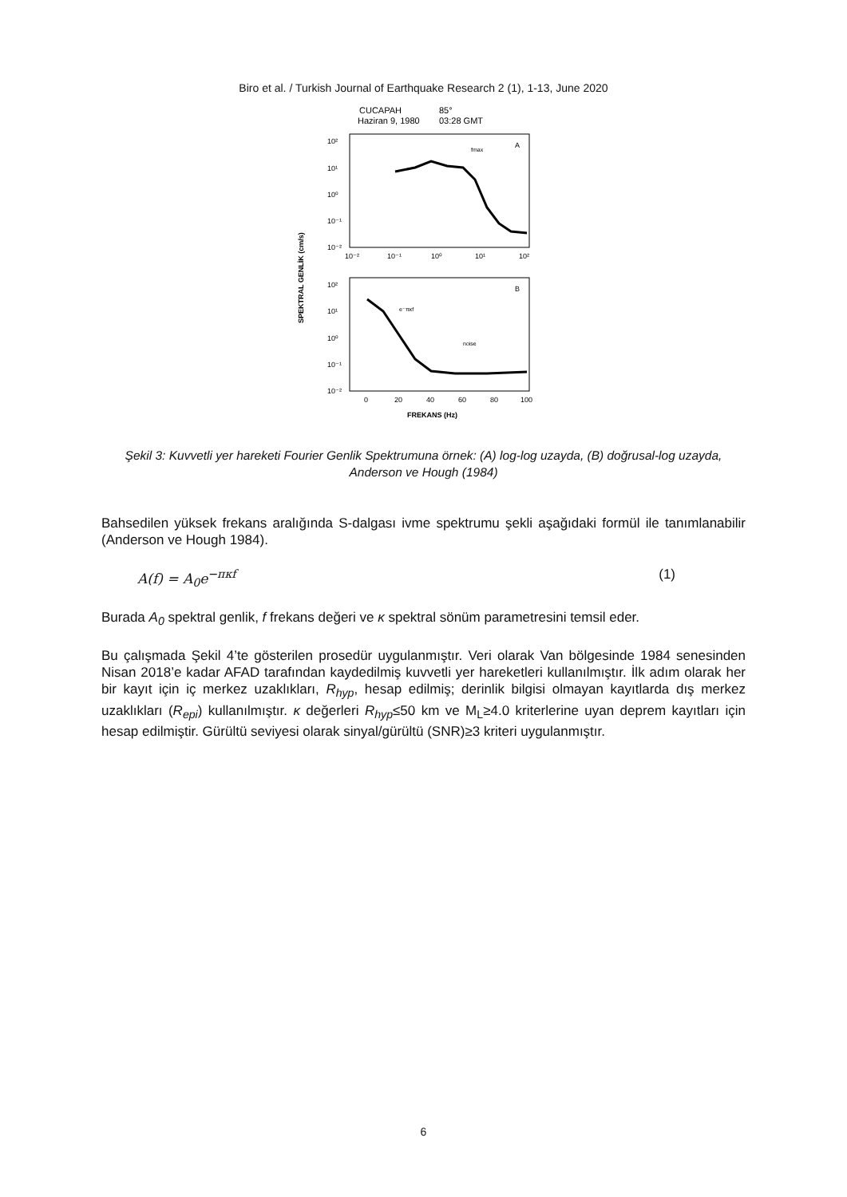Biro et al. / Turkish Journal of Earthquake Research 2 (1), 1-13, June 2020
CUCAPAH
85°
Haziran 9, 1980
03:28 GMT
A
fmax
10²
10¹
10⁰
10⁻¹
10⁻²
10⁻²
10⁻¹
10⁰
10¹
10²
B
e⁻πκf
noise
10²
10¹
10⁰
10⁻¹
10⁻²
0
20
40
60
80
100
FREKANS (Hz)
SPEKTRAL GENLİK (cm/s)
Şekil 3: Kuvvetli yer hareketi Fourier Genlik Spektrumuna örnek: (A) log-log uzayda, (B) doğrusal-log uzayda, Anderson ve Hough (1984)
Bahsedilen yüksek frekans aralığında S-dalgası ivme spektrumu şekli aşağıdaki formül ile tanımlanabilir (Anderson ve Hough 1984).
A(f) = A<sub>0</sub>e<sup>−πκf</sup> (1)
Burada A<sub>0</sub> spektral genlik, f frekans değeri ve κ spektral sönüm parametresini temsil eder.
Bu çalışmada Şekil 4’te gösterilen prosedür uygulanmıştır. Veri olarak Van bölgesinde 1984 senesinden Nisan 2018’e kadar AFAD tarafından kaydedilmiş kuvvetli yer hareketleri kullanılmıştır. İlk adım olarak her bir kayıt için iç merkez uzaklıkları, R<sub>hyp</sub>, hesap edilmiş; derinlik bilgisi olmayan kayıtlarda dış merkez uzaklıkları (R<sub>epi</sub>) kullanılmıştır. κ değerleri R<sub>hyp</sub>≤50 km ve M<sub>L</sub>≥4.0 kriterlerine uyan deprem kayıtları için hesap edilmiştir. Gürültü seviyesi olarak sinyal/gürültü (SNR)≥3 kriteri uygulanmıştır.
6